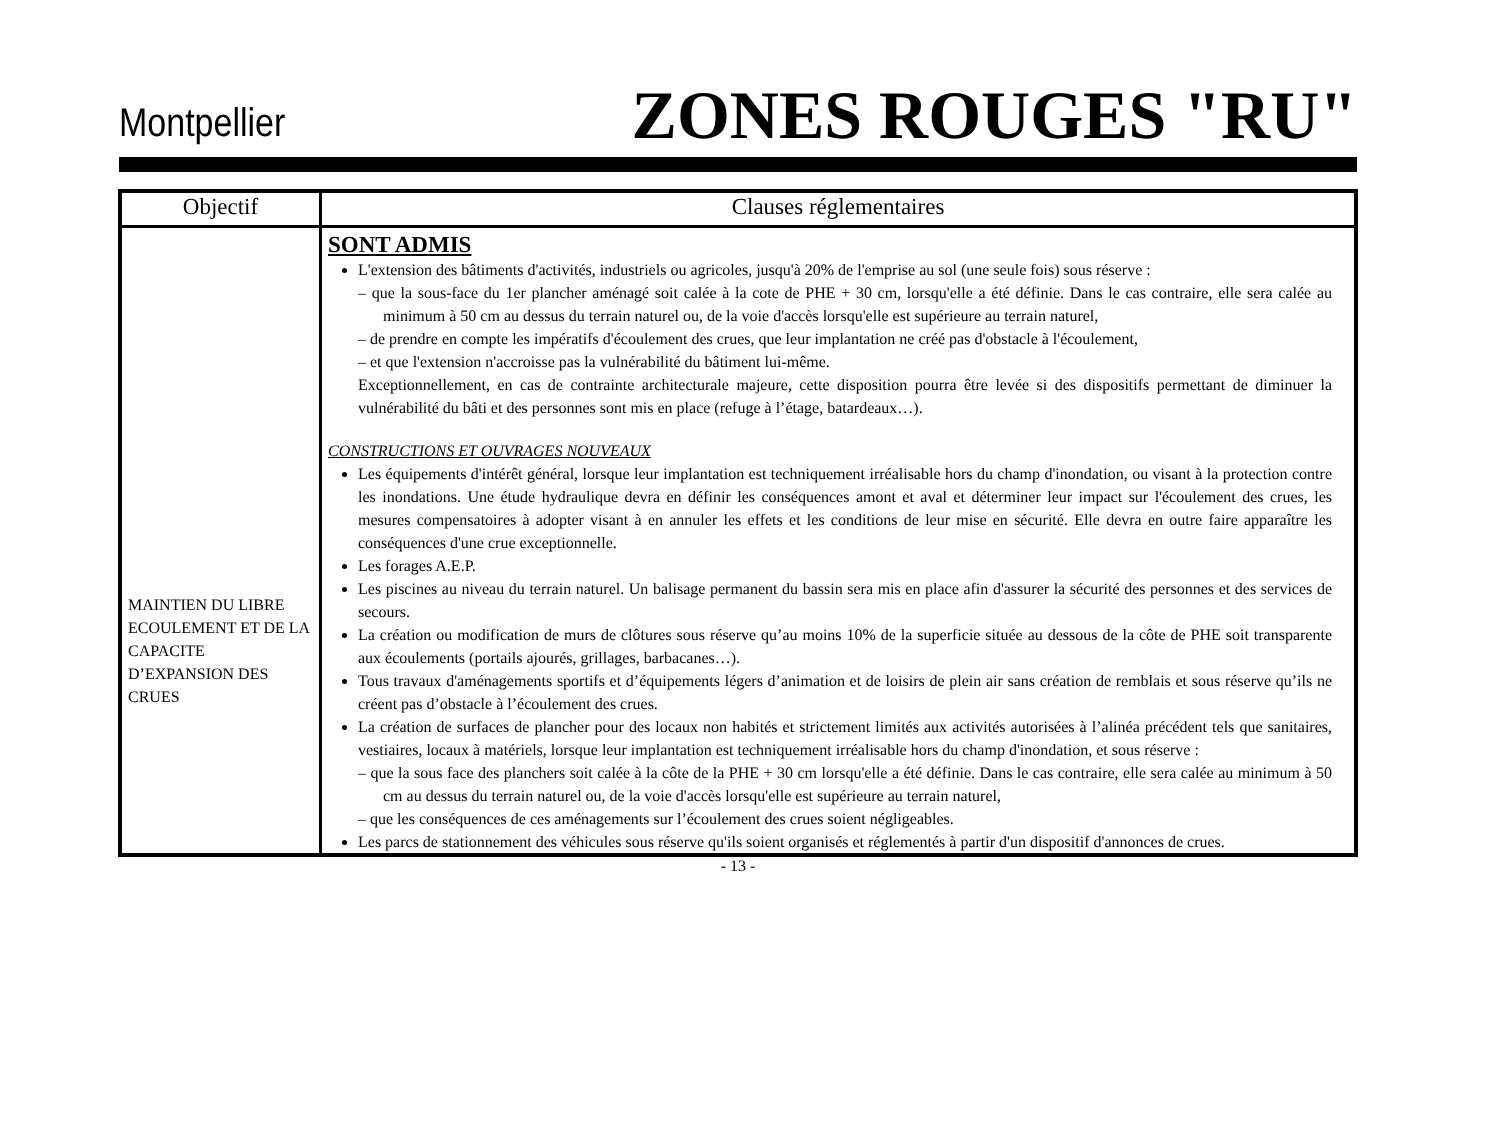Montpellier
ZONES ROUGES "RU"
| Objectif | Clauses réglementaires |
| --- | --- |
| MAINTIEN DU LIBRE ECOULEMENT ET DE LA CAPACITE D’EXPANSION DES CRUES | SONT ADMIS L'extension des bâtiments d'activités, industriels ou agricoles, jusqu'à 20% de l'emprise au sol (une seule fois) sous réserve : – que la sous-face du 1er plancher aménagé soit calée à la cote de PHE + 30 cm, lorsqu'elle a été définie. Dans le cas contraire, elle sera calée au minimum à 50 cm au dessus du terrain naturel ou, de la voie d'accès lorsqu'elle est supérieure au terrain naturel, – de prendre en compte les impératifs d'écoulement des crues, que leur implantation ne créé pas d'obstacle à l'écoulement, – et que l'extension n'accroisse pas la vulnérabilité du bâtiment lui-même. Exceptionnellement, en cas de contrainte architecturale majeure, cette disposition pourra être levée si des dispositifs permettant de diminuer la vulnérabilité du bâti et des personnes sont mis en place (refuge à l’étage, batardeaux…). CONSTRUCTIONS ET OUVRAGES NOUVEAUX Les équipements d'intérêt général, lorsque leur implantation est techniquement irréalisable hors du champ d'inondation, ou visant à la protection contre les inondations. Une étude hydraulique devra en définir les conséquences amont et aval et déterminer leur impact sur l'écoulement des crues, les mesures compensatoires à adopter visant à en annuler les effets et les conditions de leur mise en sécurité. Elle devra en outre faire apparaître les conséquences d'une crue exceptionnelle. Les forages A.E.P. Les piscines au niveau du terrain naturel. Un balisage permanent du bassin sera mis en place afin d'assurer la sécurité des personnes et des services de secours. La création ou modification de murs de clôtures sous réserve qu’au moins 10% de la superficie située au dessous de la côte de PHE soit transparente aux écoulements (portails ajourés, grillages, barbacanes…). Tous travaux d'aménagements sportifs et d’équipements légers d’animation et de loisirs de plein air sans création de remblais et sous réserve qu’ils ne créent pas d’obstacle à l’écoulement des crues. La création de surfaces de plancher pour des locaux non habités et strictement limités aux activités autorisées à l’alinéa précédent tels que sanitaires, vestiaires, locaux à matériels, lorsque leur implantation est techniquement irréalisable hors du champ d'inondation, et sous réserve : – que la sous face des planchers soit calée à la côte de la PHE + 30 cm lorsqu'elle a été définie. Dans le cas contraire, elle sera calée au minimum à 50 cm au dessus du terrain naturel ou, de la voie d'accès lorsqu'elle est supérieure au terrain naturel, – que les conséquences de ces aménagements sur l’écoulement des crues soient négligeables. Les parcs de stationnement des véhicules sous réserve qu'ils soient organisés et réglementés à partir d'un dispositif d'annonces de crues. |
- 13 -